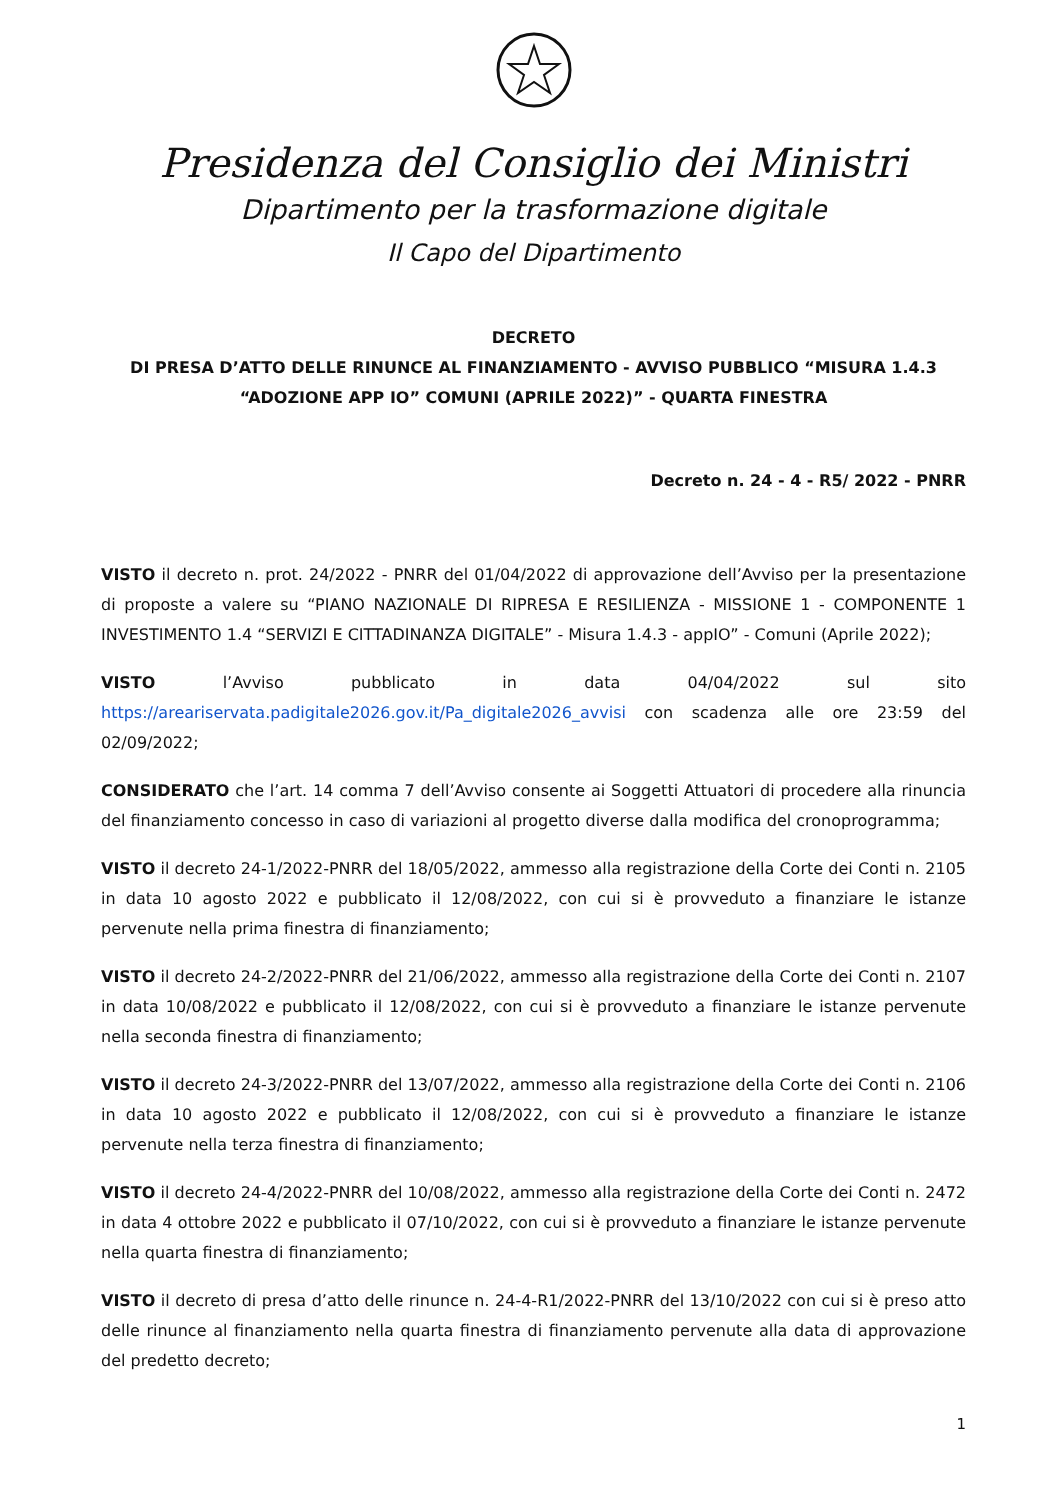Presidenza del Consiglio dei Ministri
Dipartimento per la trasformazione digitale
Il Capo del Dipartimento
DECRETO
DI PRESA D’ATTO DELLE RINUNCE AL FINANZIAMENTO - AVVISO PUBBLICO “MISURA 1.4.3
“ADOZIONE APP IO” COMUNI (APRILE 2022)” - QUARTA FINESTRA
Decreto n. 24 - 4 - R5/ 2022 - PNRR
VISTO il decreto n. prot. 24/2022 - PNRR del 01/04/2022 di approvazione dell’Avviso per la presentazione di proposte a valere su “PIANO NAZIONALE DI RIPRESA E RESILIENZA - MISSIONE 1 - COMPONENTE 1 INVESTIMENTO 1.4 “SERVIZI E CITTADINANZA DIGITALE” - Misura 1.4.3 - appIO” - Comuni (Aprile 2022);
VISTO l’Avviso pubblicato in data 04/04/2022 sul sito https://areariservata.padigitale2026.gov.it/Pa_digitale2026_avvisi con scadenza alle ore 23:59 del 02/09/2022;
CONSIDERATO che l’art. 14 comma 7 dell’Avviso consente ai Soggetti Attuatori di procedere alla rinuncia del finanziamento concesso in caso di variazioni al progetto diverse dalla modifica del cronoprogramma;
VISTO il decreto 24-1/2022-PNRR del 18/05/2022, ammesso alla registrazione della Corte dei Conti n. 2105 in data 10 agosto 2022 e pubblicato il 12/08/2022, con cui si è provveduto a finanziare le istanze pervenute nella prima finestra di finanziamento;
VISTO il decreto 24-2/2022-PNRR del 21/06/2022, ammesso alla registrazione della Corte dei Conti n. 2107 in data 10/08/2022 e pubblicato il 12/08/2022, con cui si è provveduto a finanziare le istanze pervenute nella seconda finestra di finanziamento;
VISTO il decreto 24-3/2022-PNRR del 13/07/2022, ammesso alla registrazione della Corte dei Conti n. 2106 in data 10 agosto 2022 e pubblicato il 12/08/2022, con cui si è provveduto a finanziare le istanze pervenute nella terza finestra di finanziamento;
VISTO il decreto 24-4/2022-PNRR del 10/08/2022, ammesso alla registrazione della Corte dei Conti n. 2472 in data 4 ottobre 2022 e pubblicato il 07/10/2022, con cui si è provveduto a finanziare le istanze pervenute nella quarta finestra di finanziamento;
VISTO il decreto di presa d’atto delle rinunce n. 24-4-R1/2022-PNRR del 13/10/2022 con cui si è preso atto delle rinunce al finanziamento nella quarta finestra di finanziamento pervenute alla data di approvazione del predetto decreto;
1